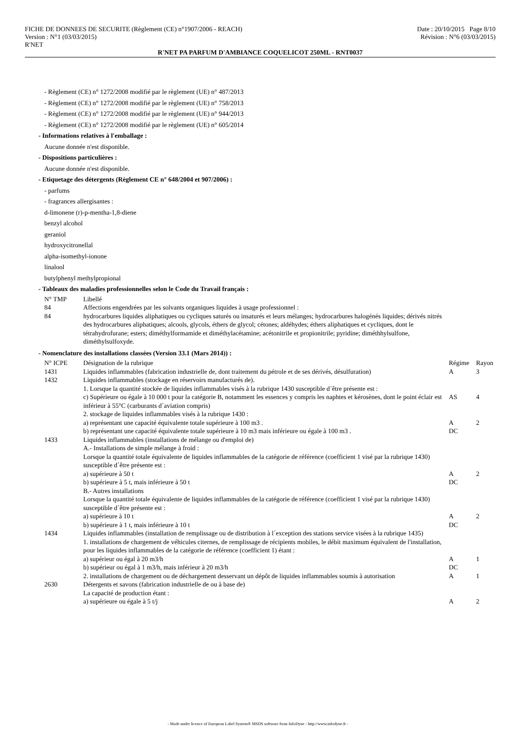FICHE DE DONNEES DE SECURITE (Règlement (CE) n°1907/2006 - REACH)
Version : N°1 (03/03/2015)
R'NET
Date : 20/10/2015 Page 8/10
Révision : N°6 (03/03/2015)
R'NET PA PARFUM D'AMBIANCE COQUELICOT 250ML - RNT0037
- Règlement (CE) n° 1272/2008 modifié par le règlement (UE) n° 487/2013
- Règlement (CE) n° 1272/2008 modifié par le règlement (UE) n° 758/2013
- Règlement (CE) n° 1272/2008 modifié par le règlement (UE) n° 944/2013
- Règlement (CE) n° 1272/2008 modifié par le règlement (UE) n° 605/2014
- Informations relatives à l'emballage :
Aucune donnée n'est disponible.
- Dispositions particulières :
Aucune donnée n'est disponible.
- Etiquetage des détergents (Règlement CE n° 648/2004 et 907/2006) :
- parfums
- fragrances allergisantes :
d-limonene (r)-p-mentha-1,8-diene
benzyl alcohol
geraniol
hydroxycitronellal
alpha-isomethyl-ionone
linalool
butylphenyl methylpropional
- Tableaux des maladies professionnelles selon le Code du Travail français :
| N° TMP | Libellé |
| 84 | Affections engendrées par les solvants organiques liquides à usage professionnel : |
| 84 | hydrocarbures liquides aliphatiques ou cycliques saturés ou insaturés et leurs mélanges; hydrocarbures halogénés liquides; dérivés nitrés des hydrocarbures aliphatiques; alcools, glycols, éthers de glycol; cétones; aldéhydes; éthers aliphatiques et cycliques, dont le tétrahydrofurane; esters; diméthylformamide et diméthylacétamine; acétonitrile et propionitrile; pyridine; diméthhylsulfone, diméthylsulfoxyde. |
- Nomenclature des installations classées (Version 33.1 (Mars 2014)) :
| N° ICPE | Désignation de la rubrique | Régime | Rayon |
| 1431 | Liquides inflammables (fabrication industrielle de, dont traitement du pétrole et de ses dérivés, désulfuration) | A | 3 |
| 1432 | Liquides inflammables (stockage en réservoirs manufacturés de). 1. Lorsque la quantité stockée de liquides inflammables visés à la rubrique 1430 susceptible d´être présente est : | | |
| | c) Supérieure ou égale à 10 000 t pour la catégorie B, notamment les essences y compris les naphtes et kérosènes, dont le point éclair est inférieur à 55°C (carburants d´aviation compris) 2. stockage de liquides inflammables visés à la rubrique 1430 : | AS | 4 |
| | a) représentant une capacité équivalente totale supérieure à 100 m3 . | A | 2 |
| | b) représentant une capacité équivalente totale supérieure à 10 m3 mais inférieure ou égale à 100 m3 . | DC | |
| 1433 | Liquides inflammables (installations de mélange ou d'emploi de) A.- Installations de simple mélange à froid : Lorsque la quantité totale équivalente de liquides inflammables de la catégorie de référence (coefficient 1 visé par la rubrique 1430) susceptible d´être présente est : | | |
| | a) supérieure à 50 t | A | 2 |
| | b) supérieure à 5 t, mais inférieure à 50 t B.- Autres installations Lorsque la quantité totale équivalente de liquides inflammables de la catégorie de référence (coefficient 1 visé par la rubrique 1430) susceptible d´être présente est : | DC | |
| | a) supérieure à 10 t | A | 2 |
| | b) supérieure à 1 t, mais inférieure à 10 t | DC | |
| 1434 | Liquides inflammables (installation de remplissage ou de distribution à l´exception des stations service visées à la rubrique 1435) 1. installations de chargement de véhicules citernes, de remplissage de récipients mobiles, le débit maximum équivalent de l'installation, pour les liquides inflammables de la catégorie de référence (coefficient 1) étant : | | |
| | a) supérieur ou égal à 20 m3/h | A | 1 |
| | b) supérieur ou égal à 1 m3/h, mais inférieur à 20 m3/h | DC | |
| | 2. installations de chargement ou de déchargement desservant un dépôt de liquides inflammables soumis à autorisation | A | 1 |
| 2630 | Détergents et savons (fabrication industrielle de ou à base de) La capacité de production étant : | | |
| | a) supérieure ou égale à 5 t/j | A | 2 |
- Made under licence of European Label System® MSDS software from InfoDyne - http://www.infodyne.fr -